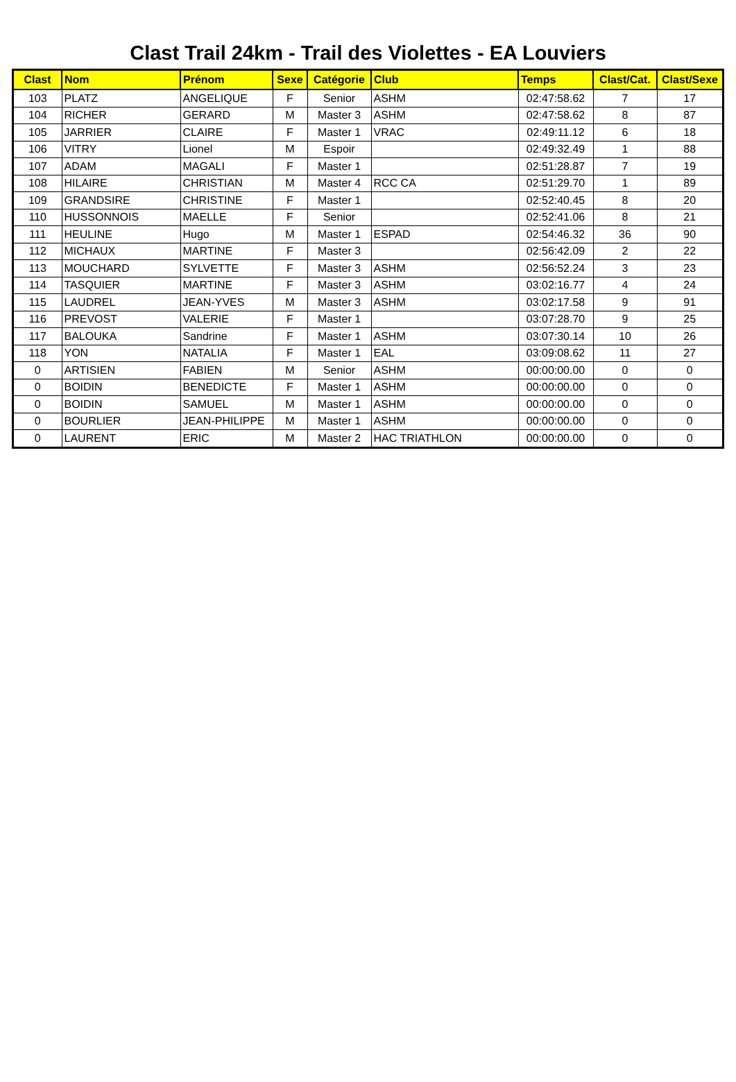Clast Trail 24km - Trail des Violettes - EA Louviers
| Clast | Nom | Prénom | Sexe | Catégorie | Club | Temps | Clast/Cat. | Clast/Sexe |
| --- | --- | --- | --- | --- | --- | --- | --- | --- |
| 103 | PLATZ | ANGELIQUE | F | Senior | ASHM | 02:47:58.62 | 7 | 17 |
| 104 | RICHER | GERARD | M | Master 3 | ASHM | 02:47:58.62 | 8 | 87 |
| 105 | JARRIER | CLAIRE | F | Master 1 | VRAC | 02:49:11.12 | 6 | 18 |
| 106 | VITRY | Lionel | M | Espoir | | 02:49:32.49 | 1 | 88 |
| 107 | ADAM | MAGALI | F | Master 1 | | 02:51:28.87 | 7 | 19 |
| 108 | HILAIRE | CHRISTIAN | M | Master 4 | RCC CA | 02:51:29.70 | 1 | 89 |
| 109 | GRANDSIRE | CHRISTINE | F | Master 1 | | 02:52:40.45 | 8 | 20 |
| 110 | HUSSONNOIS | MAELLE | F | Senior | | 02:52:41.06 | 8 | 21 |
| 111 | HEULINE | Hugo | M | Master 1 | ESPAD | 02:54:46.32 | 36 | 90 |
| 112 | MICHAUX | MARTINE | F | Master 3 | | 02:56:42.09 | 2 | 22 |
| 113 | MOUCHARD | SYLVETTE | F | Master 3 | ASHM | 02:56:52.24 | 3 | 23 |
| 114 | TASQUIER | MARTINE | F | Master 3 | ASHM | 03:02:16.77 | 4 | 24 |
| 115 | LAUDREL | JEAN-YVES | M | Master 3 | ASHM | 03:02:17.58 | 9 | 91 |
| 116 | PREVOST | VALERIE | F | Master 1 | | 03:07:28.70 | 9 | 25 |
| 117 | BALOUKA | Sandrine | F | Master 1 | ASHM | 03:07:30.14 | 10 | 26 |
| 118 | YON | NATALIA | F | Master 1 | EAL | 03:09:08.62 | 11 | 27 |
| 0 | ARTISIEN | FABIEN | M | Senior | ASHM | 00:00:00.00 | 0 | 0 |
| 0 | BOIDIN | BENEDICTE | F | Master 1 | ASHM | 00:00:00.00 | 0 | 0 |
| 0 | BOIDIN | SAMUEL | M | Master 1 | ASHM | 00:00:00.00 | 0 | 0 |
| 0 | BOURLIER | JEAN-PHILIPPE | M | Master 1 | ASHM | 00:00:00.00 | 0 | 0 |
| 0 | LAURENT | ERIC | M | Master 2 | HAC TRIATHLON | 00:00:00.00 | 0 | 0 |